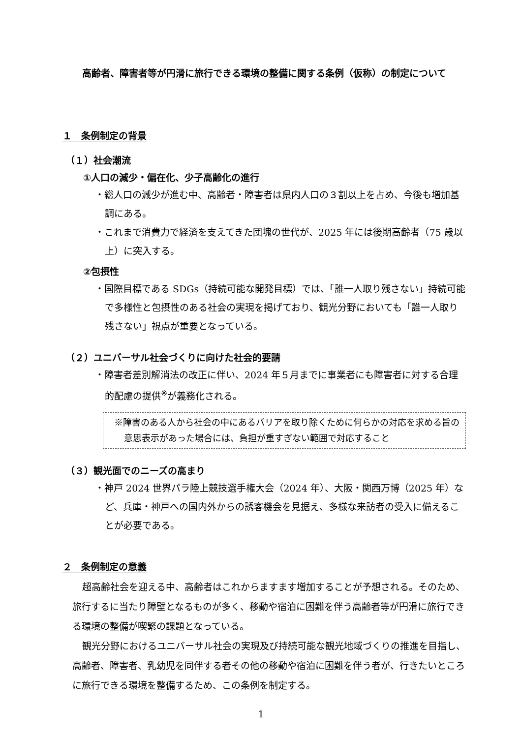高齢者、障害者等が円滑に旅行できる環境の整備に関する条例（仮称）の制定について
１　条例制定の背景
（１）社会潮流
①人口の減少・偏在化、少子高齢化の進行
・総人口の減少が進む中、高齢者・障害者は県内人口の３割以上を占め、今後も増加基調にある。
・これまで消費力で経済を支えてきた団塊の世代が、2025 年には後期高齢者（75 歳以上）に突入する。
②包摂性
・国際目標である SDGs（持続可能な開発目標）では、「誰一人取り残さない」持続可能で多様性と包摂性のある社会の実現を掲げており、観光分野においても「誰一人取り残さない」視点が重要となっている。
（２）ユニバーサル社会づくりに向けた社会的要請
・障害者差別解消法の改正に伴い、2024 年５月までに事業者にも障害者に対する合理的配慮の提供<sup>※</sup>が義務化される。
※障害のある人から社会の中にあるバリアを取り除くために何らかの対応を求める旨の意思表示があった場合には、負担が重すぎない範囲で対応すること
（３）観光面でのニーズの高まり
・神戸 2024 世界パラ陸上競技選手権大会（2024 年）、大阪・関西万博（2025 年）など、兵庫・神戸への国内外からの誘客機会を見据え、多様な来訪者の受入に備えることが必要である。
２　条例制定の意義
超高齢社会を迎える中、高齢者はこれからますます増加することが予想される。そのため、旅行するに当たり障壁となるものが多く、移動や宿泊に困難を伴う高齢者等が円滑に旅行できる環境の整備が喫緊の課題となっている。
観光分野におけるユニバーサル社会の実現及び持続可能な観光地域づくりの推進を目指し、高齢者、障害者、乳幼児を同伴する者その他の移動や宿泊に困難を伴う者が、行きたいところに旅行できる環境を整備するため、この条例を制定する。
1